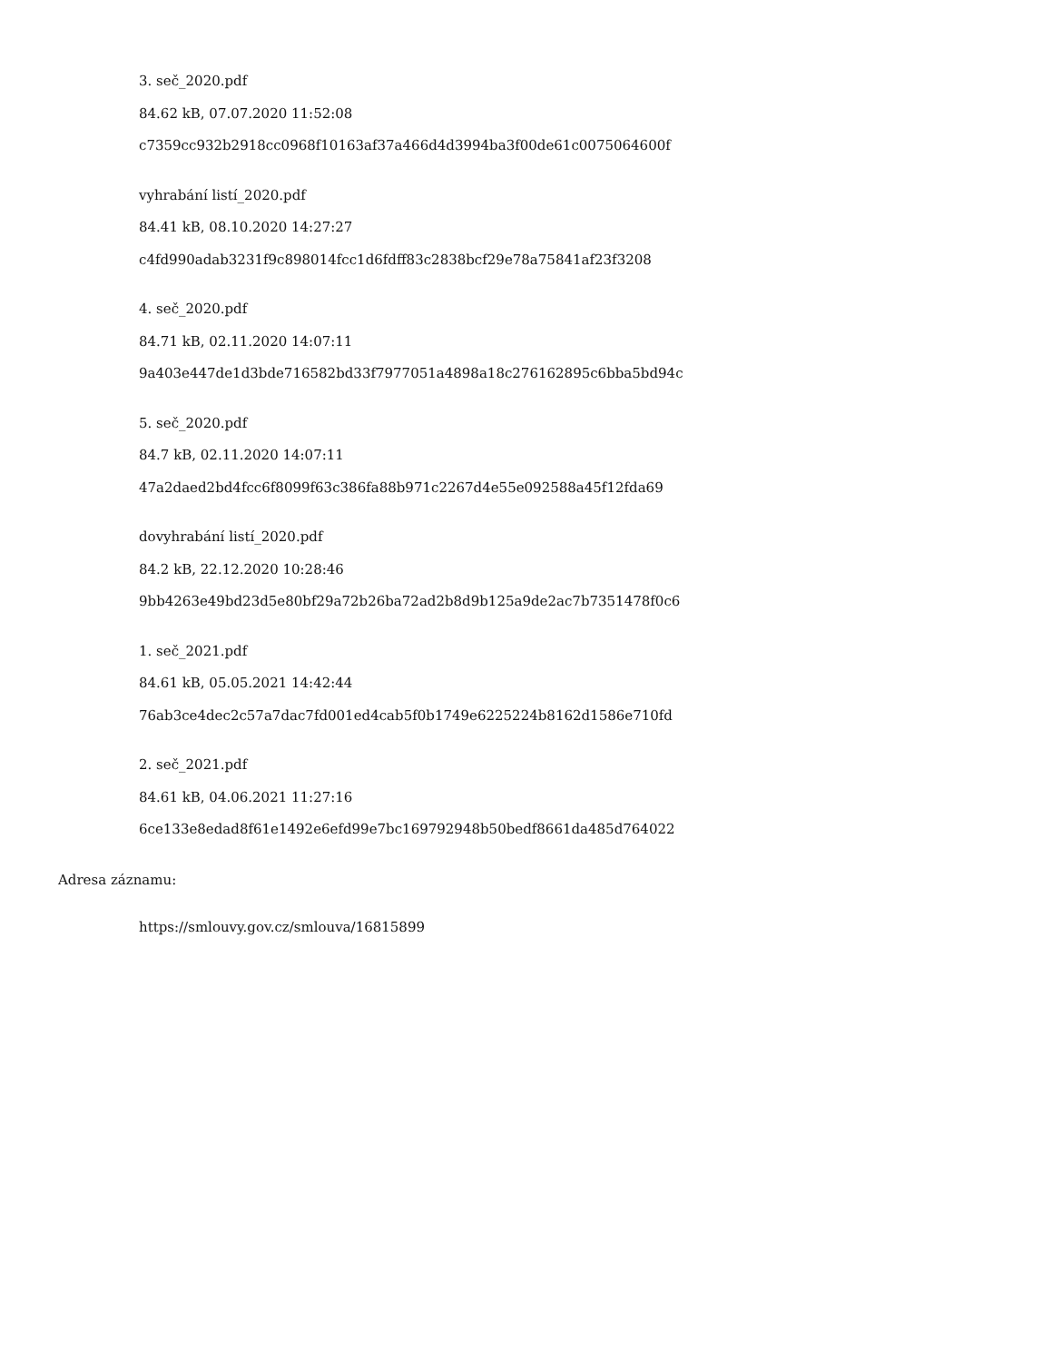3. seč_2020.pdf
84.62 kB, 07.07.2020 11:52:08
c7359cc932b2918cc0968f10163af37a466d4d3994ba3f00de61c0075064600f
vyhrabání listí_2020.pdf
84.41 kB, 08.10.2020 14:27:27
c4fd990adab3231f9c898014fcc1d6fdff83c2838bcf29e78a75841af23f3208
4. seč_2020.pdf
84.71 kB, 02.11.2020 14:07:11
9a403e447de1d3bde716582bd33f7977051a4898a18c276162895c6bba5bd94c
5. seč_2020.pdf
84.7 kB, 02.11.2020 14:07:11
47a2daed2bd4fcc6f8099f63c386fa88b971c2267d4e55e092588a45f12fda69
dovyhrabání listí_2020.pdf
84.2 kB, 22.12.2020 10:28:46
9bb4263e49bd23d5e80bf29a72b26ba72ad2b8d9b125a9de2ac7b7351478f0c6
1. seč_2021.pdf
84.61 kB, 05.05.2021 14:42:44
76ab3ce4dec2c57a7dac7fd001ed4cab5f0b1749e6225224b8162d1586e710fd
2. seč_2021.pdf
84.61 kB, 04.06.2021 11:27:16
6ce133e8edad8f61e1492e6efd99e7bc169792948b50bedf8661da485d764022
Adresa záznamu:
https://smlouvy.gov.cz/smlouva/16815899